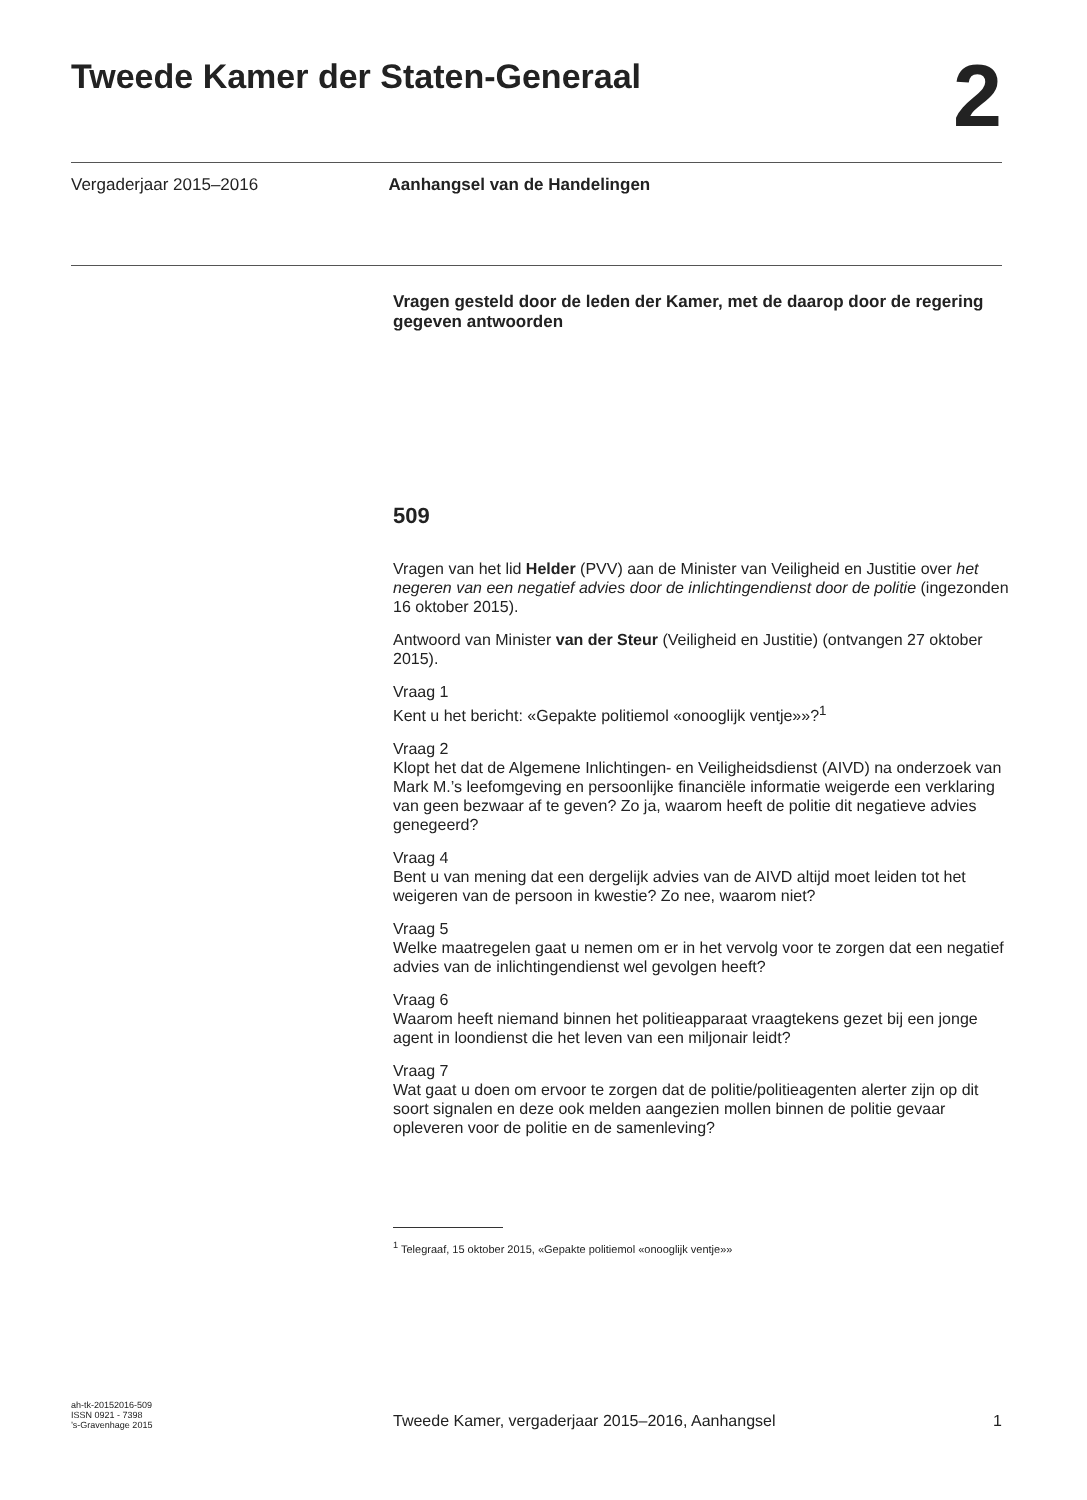Tweede Kamer der Staten-Generaal
2
Vergaderjaar 2015–2016 Aanhangsel van de Handelingen
Vragen gesteld door de leden der Kamer, met de daarop door de regering gegeven antwoorden
509
Vragen van het lid Helder (PVV) aan de Minister van Veiligheid en Justitie over het negeren van een negatief advies door de inlichtingendienst door de politie (ingezonden 16 oktober 2015).
Antwoord van Minister van der Steur (Veiligheid en Justitie) (ontvangen 27 oktober 2015).
Vraag 1
Kent u het bericht: «Gepakte politiemol «onooglijk ventje»»?<sup>1</sup>
Vraag 2
Klopt het dat de Algemene Inlichtingen- en Veiligheidsdienst (AIVD) na onderzoek van Mark M.’s leefomgeving en persoonlijke financiële informatie weigerde een verklaring van geen bezwaar af te geven? Zo ja, waarom heeft de politie dit negatieve advies genegeerd?
Vraag 4
Bent u van mening dat een dergelijk advies van de AIVD altijd moet leiden tot het weigeren van de persoon in kwestie? Zo nee, waarom niet?
Vraag 5
Welke maatregelen gaat u nemen om er in het vervolg voor te zorgen dat een negatief advies van de inlichtingendienst wel gevolgen heeft?
Vraag 6
Waarom heeft niemand binnen het politieapparaat vraagtekens gezet bij een jonge agent in loondienst die het leven van een miljonair leidt?
Vraag 7
Wat gaat u doen om ervoor te zorgen dat de politie/politieagenten alerter zijn op dit soort signalen en deze ook melden aangezien mollen binnen de politie gevaar opleveren voor de politie en de samenleving?
<sup>1</sup> Telegraaf, 15 oktober 2015, «Gepakte politiemol «onooglijk ventje»»
ah-tk-20152016-509
ISSN 0921 - 7398
’s-Gravenhage 2015
Tweede Kamer, vergaderjaar 2015–2016, Aanhangsel 1